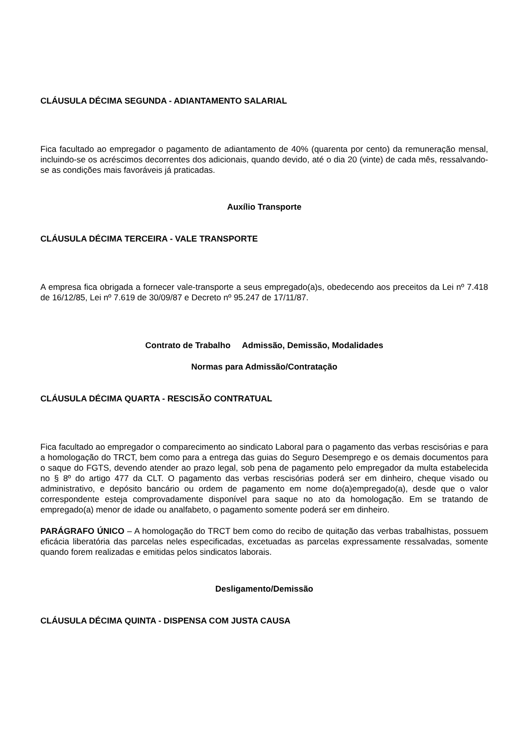CLÁUSULA DÉCIMA SEGUNDA - ADIANTAMENTO SALARIAL
Fica facultado ao empregador o pagamento de adiantamento de 40% (quarenta por cento) da remuneração mensal, incluindo-se os acréscimos decorrentes dos adicionais, quando devido, até o dia 20 (vinte) de cada mês, ressalvando-se as condições mais favoráveis já praticadas.
Auxílio Transporte
CLÁUSULA DÉCIMA TERCEIRA - VALE TRANSPORTE
A empresa fica obrigada a fornecer vale-transporte a seus empregado(a)s, obedecendo aos preceitos da Lei nº 7.418 de 16/12/85, Lei nº 7.619 de 30/09/87 e Decreto nº 95.247 de 17/11/87.
Contrato de Trabalho Admissão, Demissão, Modalidades
Normas para Admissão/Contratação
CLÁUSULA DÉCIMA QUARTA - RESCISÃO CONTRATUAL
Fica facultado ao empregador o comparecimento ao sindicato Laboral para o pagamento das verbas rescisórias e para a homologação do TRCT, bem como para a entrega das guias do Seguro Desemprego e os demais documentos para o saque do FGTS, devendo atender ao prazo legal, sob pena de pagamento pelo empregador da multa estabelecida no § 8º do artigo 477 da CLT. O pagamento das verbas rescisórias poderá ser em dinheiro, cheque visado ou administrativo, e depósito bancário ou ordem de pagamento em nome do(a)empregado(a), desde que o valor correspondente esteja comprovadamente disponível para saque no ato da homologação. Em se tratando de empregado(a) menor de idade ou analfabeto, o pagamento somente poderá ser em dinheiro.
PARÁGRAFO ÚNICO – A homologação do TRCT bem como do recibo de quitação das verbas trabalhistas, possuem eficácia liberatória das parcelas neles especificadas, excetuadas as parcelas expressamente ressalvadas, somente quando forem realizadas e emitidas pelos sindicatos laborais.
Desligamento/Demissão
CLÁUSULA DÉCIMA QUINTA - DISPENSA COM JUSTA CAUSA